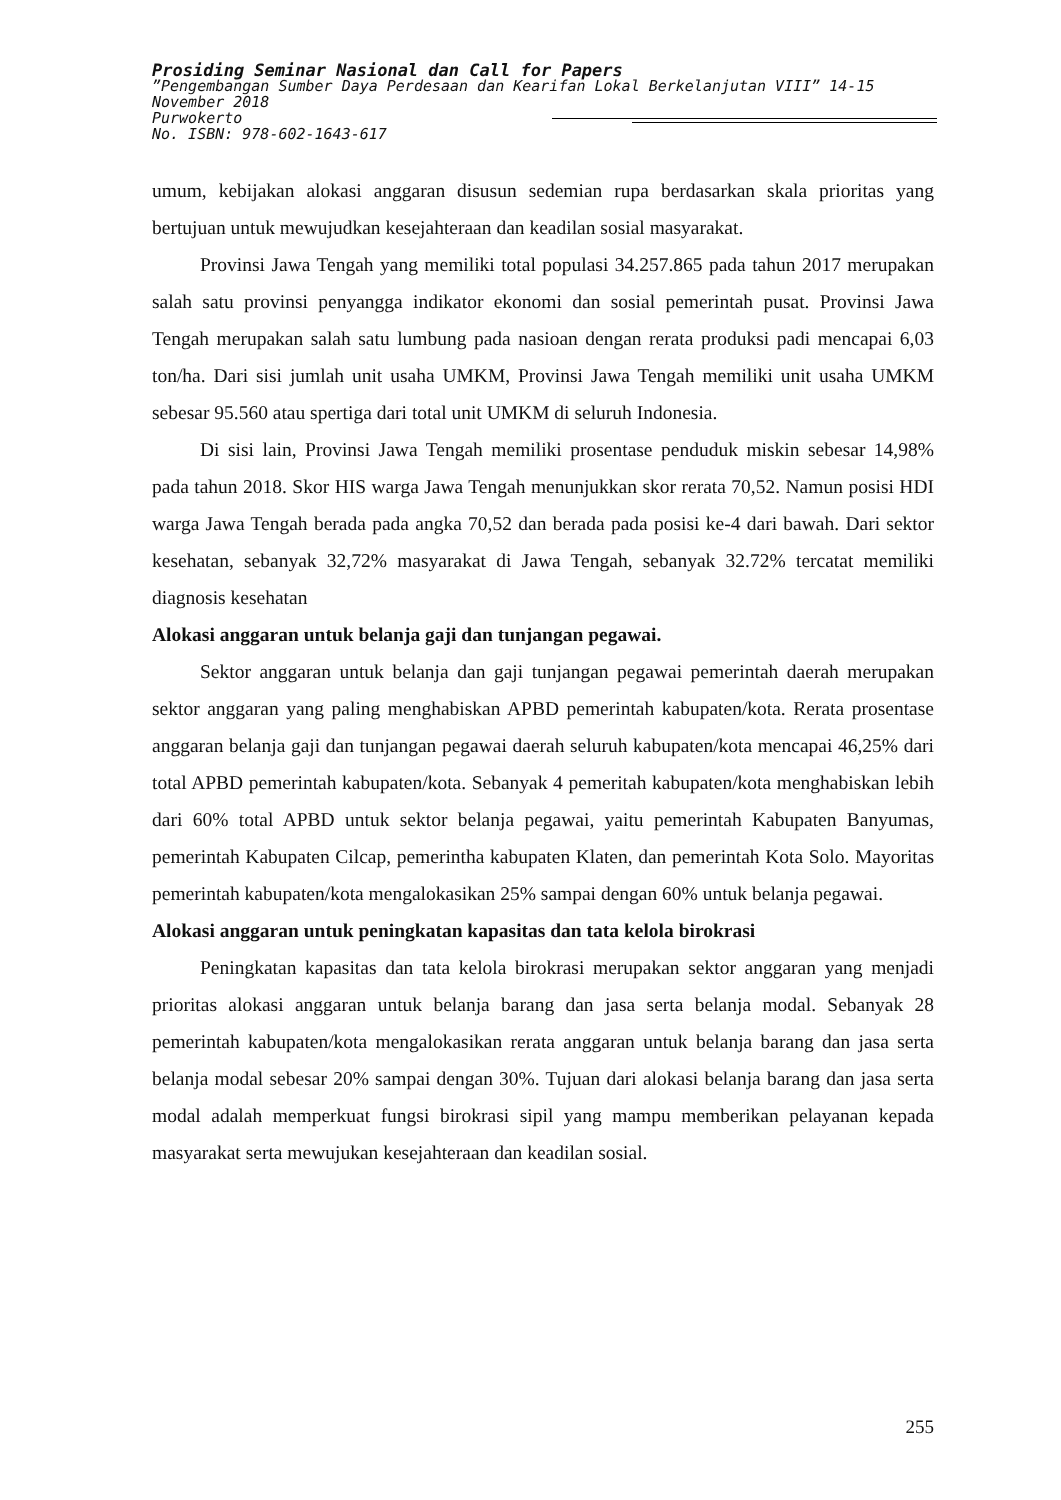Prosiding Seminar Nasional dan Call for Papers
”Pengembangan Sumber Daya Perdesaan dan Kearifan Lokal Berkelanjutan VIII” 14-15 November 2018
Purwokerto
No. ISBN: 978-602-1643-617
umum, kebijakan alokasi anggaran disusun sedemian rupa berdasarkan skala prioritas yang bertujuan untuk mewujudkan kesejahteraan dan keadilan sosial masyarakat.
Provinsi Jawa Tengah yang memiliki total populasi 34.257.865 pada tahun 2017 merupakan salah satu provinsi penyangga indikator ekonomi dan sosial pemerintah pusat. Provinsi Jawa Tengah merupakan salah satu lumbung pada nasioan dengan rerata produksi padi mencapai 6,03 ton/ha. Dari sisi jumlah unit usaha UMKM, Provinsi Jawa Tengah memiliki unit usaha UMKM sebesar 95.560 atau spertiga dari total unit UMKM di seluruh Indonesia.
Di sisi lain, Provinsi Jawa Tengah memiliki prosentase penduduk miskin sebesar 14,98% pada tahun 2018. Skor HIS warga Jawa Tengah menunjukkan skor rerata 70,52. Namun posisi HDI warga Jawa Tengah berada pada angka 70,52 dan berada pada posisi ke-4 dari bawah. Dari sektor kesehatan, sebanyak 32,72% masyarakat di Jawa Tengah, sebanyak 32.72% tercatat memiliki diagnosis kesehatan
Alokasi anggaran untuk belanja gaji dan tunjangan pegawai.
Sektor anggaran untuk belanja dan gaji tunjangan pegawai pemerintah daerah merupakan sektor anggaran yang paling menghabiskan APBD pemerintah kabupaten/kota. Rerata prosentase anggaran belanja gaji dan tunjangan pegawai daerah seluruh kabupaten/kota mencapai 46,25% dari total APBD pemerintah kabupaten/kota. Sebanyak 4 pemeritah kabupaten/kota menghabiskan lebih dari 60% total APBD untuk sektor belanja pegawai, yaitu pemerintah Kabupaten Banyumas, pemerintah Kabupaten Cilcap, pemerintha kabupaten Klaten, dan pemerintah Kota Solo. Mayoritas pemerintah kabupaten/kota mengalokasikan 25% sampai dengan 60% untuk belanja pegawai.
Alokasi anggaran untuk peningkatan kapasitas dan tata kelola birokrasi
Peningkatan kapasitas dan tata kelola birokrasi merupakan sektor anggaran yang menjadi prioritas alokasi anggaran untuk belanja barang dan jasa serta belanja modal. Sebanyak 28 pemerintah kabupaten/kota mengalokasikan rerata anggaran untuk belanja barang dan jasa serta belanja modal sebesar 20% sampai dengan 30%. Tujuan dari alokasi belanja barang dan jasa serta modal adalah memperkuat fungsi birokrasi sipil yang mampu memberikan pelayanan kepada masyarakat serta mewujukan kesejahteraan dan keadilan sosial.
255